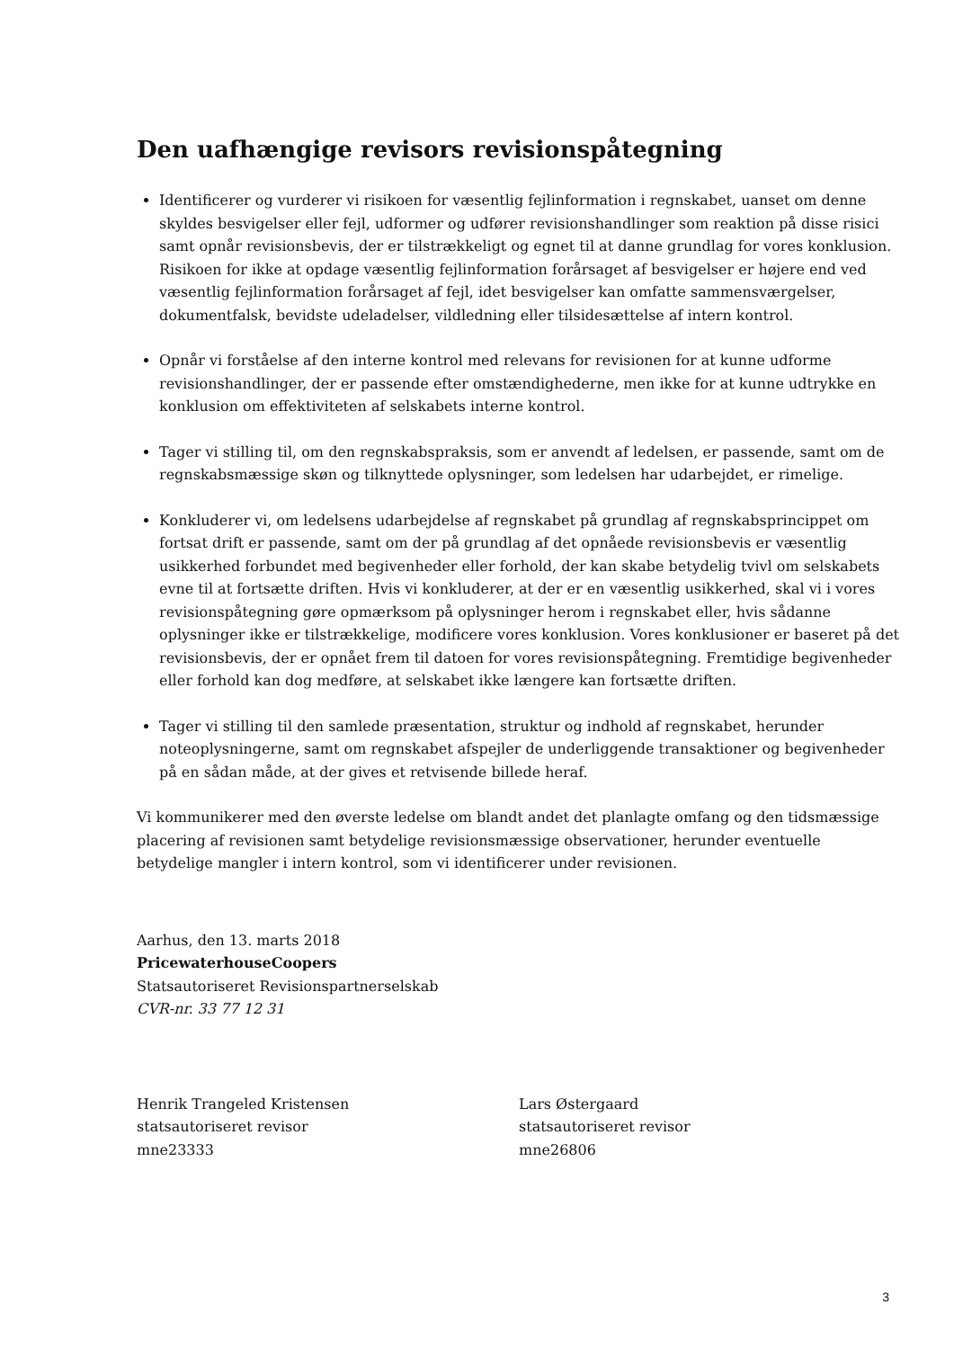Den uafhængige revisors revisionspåtegning
Identificerer og vurderer vi risikoen for væsentlig fejlinformation i regnskabet, uanset om denne skyldes besvigelser eller fejl, udformer og udfører revisionshandlinger som reaktion på disse risici samt opnår revisionsbevis, der er tilstrækkeligt og egnet til at danne grundlag for vores konklusion. Risikoen for ikke at opdage væsentlig fejlinformation forårsaget af besvigelser er højere end ved væsentlig fejlinformation forårsaget af fejl, idet besvigelser kan omfatte sammensværgelser, dokumentfalsk, bevidste udeladelser, vildledning eller tilsidesættelse af intern kontrol.
Opnår vi forståelse af den interne kontrol med relevans for revisionen for at kunne udforme revisionshandlinger, der er passende efter omstændighederne, men ikke for at kunne udtrykke en konklusion om effektiviteten af selskabets interne kontrol.
Tager vi stilling til, om den regnskabspraksis, som er anvendt af ledelsen, er passende, samt om de regnskabsmæssige skøn og tilknyttede oplysninger, som ledelsen har udarbejdet, er rimelige.
Konkluderer vi, om ledelsens udarbejdelse af regnskabet på grundlag af regnskabsprincippet om fortsat drift er passende, samt om der på grundlag af det opnåede revisionsbevis er væsentlig usikkerhed forbundet med begivenheder eller forhold, der kan skabe betydelig tvivl om selskabets evne til at fortsætte driften. Hvis vi konkluderer, at der er en væsentlig usikkerhed, skal vi i vores revisionspåtegning gøre opmærksom på oplysninger herom i regnskabet eller, hvis sådanne oplysninger ikke er tilstrækkelige, modificere vores konklusion. Vores konklusioner er baseret på det revisionsbevis, der er opnået frem til datoen for vores revisionspåtegning. Fremtidige begivenheder eller forhold kan dog medføre, at selskabet ikke længere kan fortsætte driften.
Tager vi stilling til den samlede præsentation, struktur og indhold af regnskabet, herunder noteoplysningerne, samt om regnskabet afspejler de underliggende transaktioner og begivenheder på en sådan måde, at der gives et retvisende billede heraf.
Vi kommunikerer med den øverste ledelse om blandt andet det planlagte omfang og den tidsmæssige placering af revisionen samt betydelige revisionsmæssige observationer, herunder eventuelle betydelige mangler i intern kontrol, som vi identificerer under revisionen.
Aarhus, den 13. marts 2018
PricewaterhouseCoopers
Statsautoriseret Revisionspartnerselskab
CVR-nr. 33 77 12 31
Henrik Trangeled Kristensen
statsautoriseret revisor
mne23333
Lars Østergaard
statsautoriseret revisor
mne26806
3